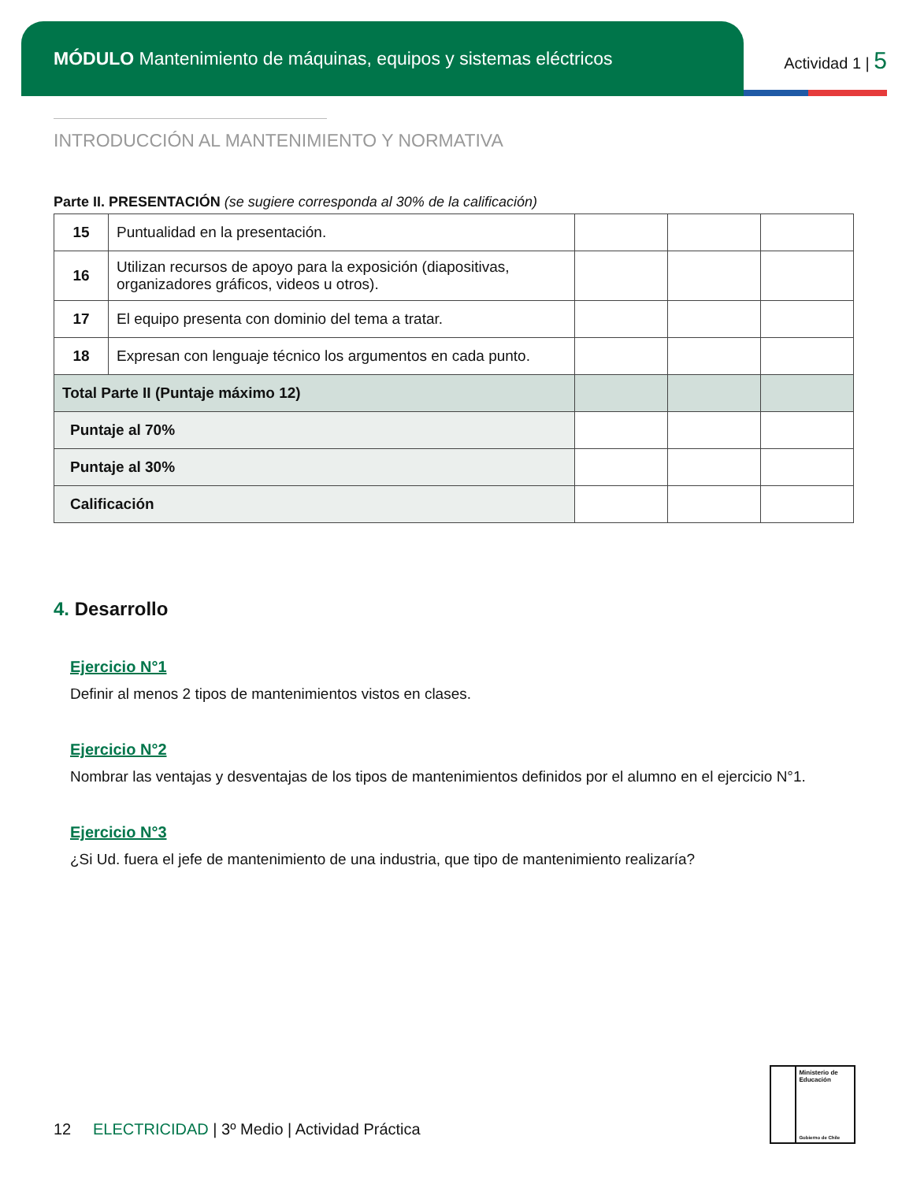MÓDULO Mantenimiento de máquinas, equipos y sistemas eléctricos
Actividad 1 | 5
INTRODUCCIÓN AL MANTENIMIENTO Y NORMATIVA
Parte II. PRESENTACIÓN (se sugiere corresponda al 30% de la calificación)
| 15 | Puntualidad en la presentación. | | | |
| 16 | Utilizan recursos de apoyo para la exposición (diapositivas, organizadores gráficos, videos u otros). | | | |
| 17 | El equipo presenta con dominio del tema a tratar. | | | |
| 18 | Expresan con lenguaje técnico los argumentos en cada punto. | | | |
| Total Parte II (Puntaje máximo 12) | | | | |
| Puntaje al 70% | | | | |
| Puntaje al 30% | | | | |
| Calificación | | | | |
4. Desarrollo
Ejercicio N°1
Definir al menos 2 tipos de mantenimientos vistos en clases.
Ejercicio N°2
Nombrar las ventajas y desventajas de los tipos de mantenimientos definidos por el alumno en el ejercicio N°1.
Ejercicio N°3
¿Si Ud. fuera el jefe de mantenimiento de una industria, que tipo de mantenimiento realizaría?
12 ELECTRICIDAD | 3º Medio | Actividad Práctica
Ministerio de Educación
Gobierno de Chile